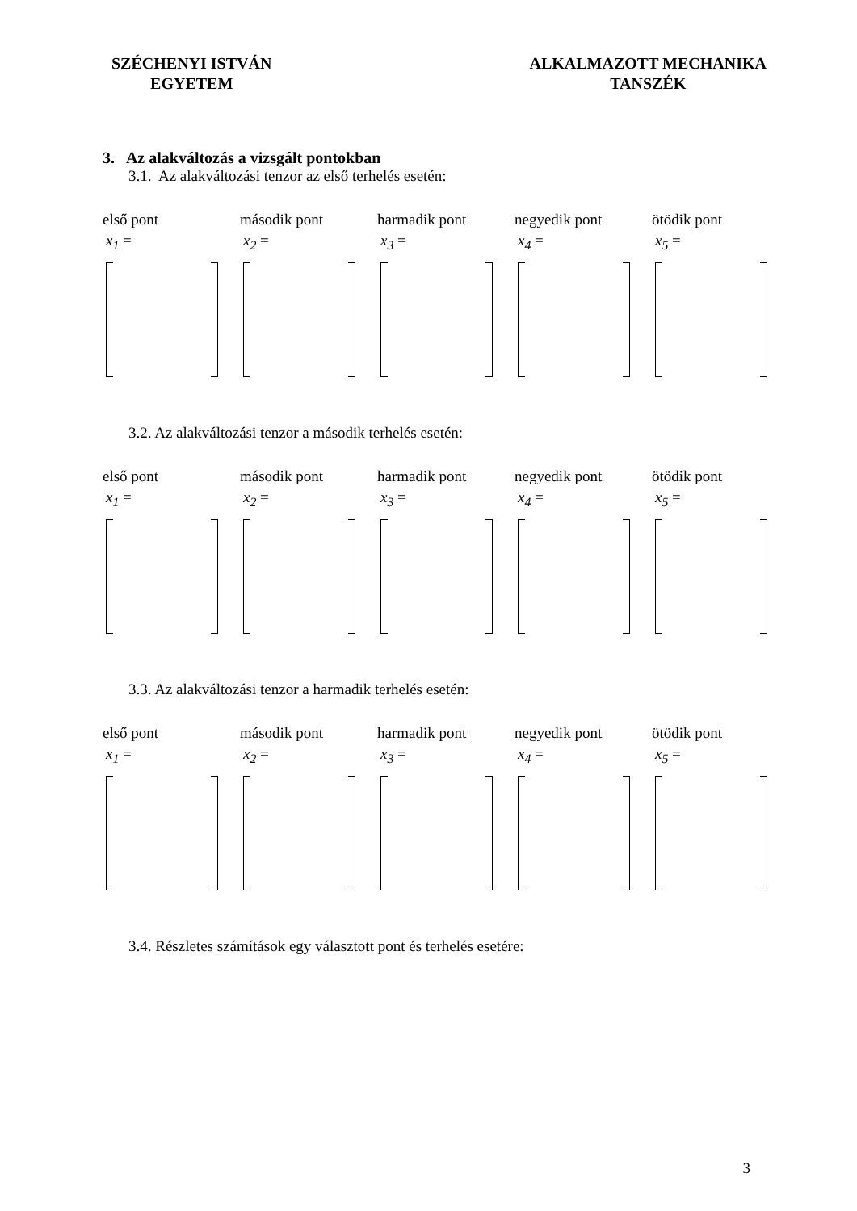SZÉCHENYI ISTVÁN
EGYETEM
ALKALMAZOTT MECHANIKA
TANSZÉK
3. Az alakváltozás a vizsgált pontokban
3.1. Az alakváltozási tenzor az első terhelés esetén:
első pont
x<sub>1</sub> =
második pont
x<sub>2</sub> =
harmadik pont
x<sub>3</sub> =
negyedik pont
x<sub>4</sub> =
ötödik pont
x<sub>5</sub> =
3.2. Az alakváltozási tenzor a második terhelés esetén:
első pont
x<sub>1</sub> =
második pont
x<sub>2</sub> =
harmadik pont
x<sub>3</sub> =
negyedik pont
x<sub>4</sub> =
ötödik pont
x<sub>5</sub> =
3.3. Az alakváltozási tenzor a harmadik terhelés esetén:
első pont
x<sub>1</sub> =
második pont
x<sub>2</sub> =
harmadik pont
x<sub>3</sub> =
negyedik pont
x<sub>4</sub> =
ötödik pont
x<sub>5</sub> =
3.4. Részletes számítások egy választott pont és terhelés esetére:
3